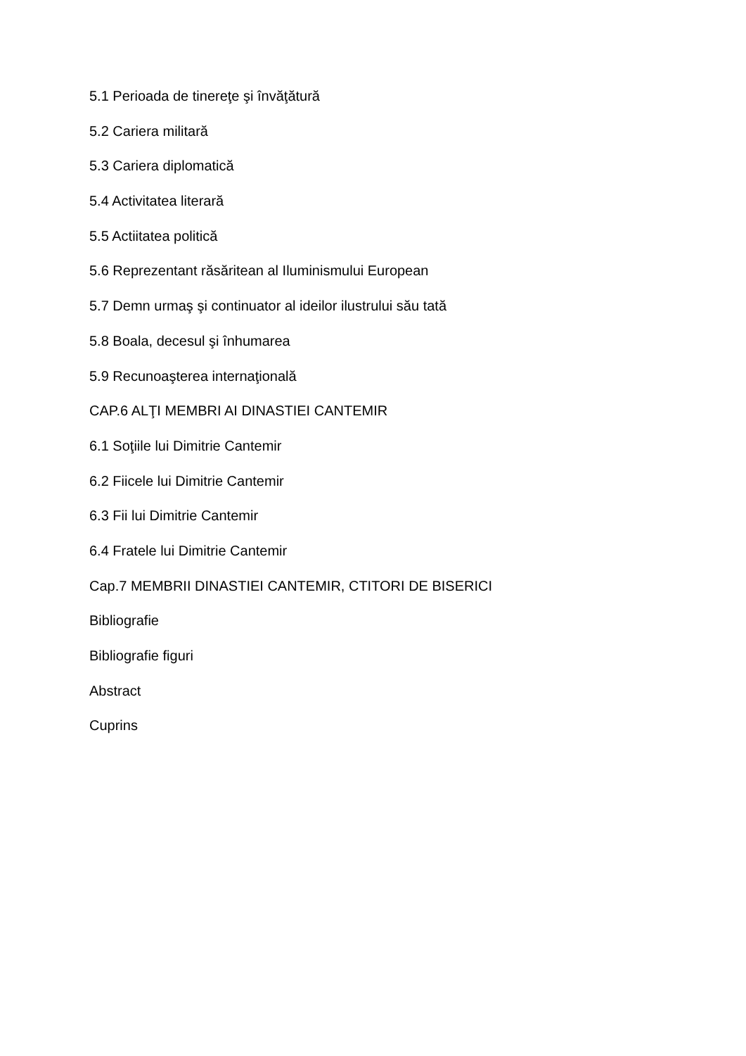5.1 Perioada de tinereţe şi învăţătură
5.2 Cariera militară
5.3 Cariera diplomatică
5.4 Activitatea literară
5.5 Actiitatea politică
5.6 Reprezentant răsăritean al Iluminismului European
5.7 Demn urmaş şi continuator al ideilor ilustrului său tată
5.8 Boala, decesul şi înhumarea
5.9 Recunoaşterea internaţională
CAP.6 ALŢI MEMBRI AI DINASTIEI CANTEMIR
6.1 Soţiile lui Dimitrie Cantemir
6.2 Fiicele lui Dimitrie Cantemir
6.3 Fii lui Dimitrie Cantemir
6.4 Fratele lui Dimitrie Cantemir
Cap.7 MEMBRII DINASTIEI CANTEMIR, CTITORI DE BISERICI
Bibliografie
Bibliografie figuri
Abstract
Cuprins